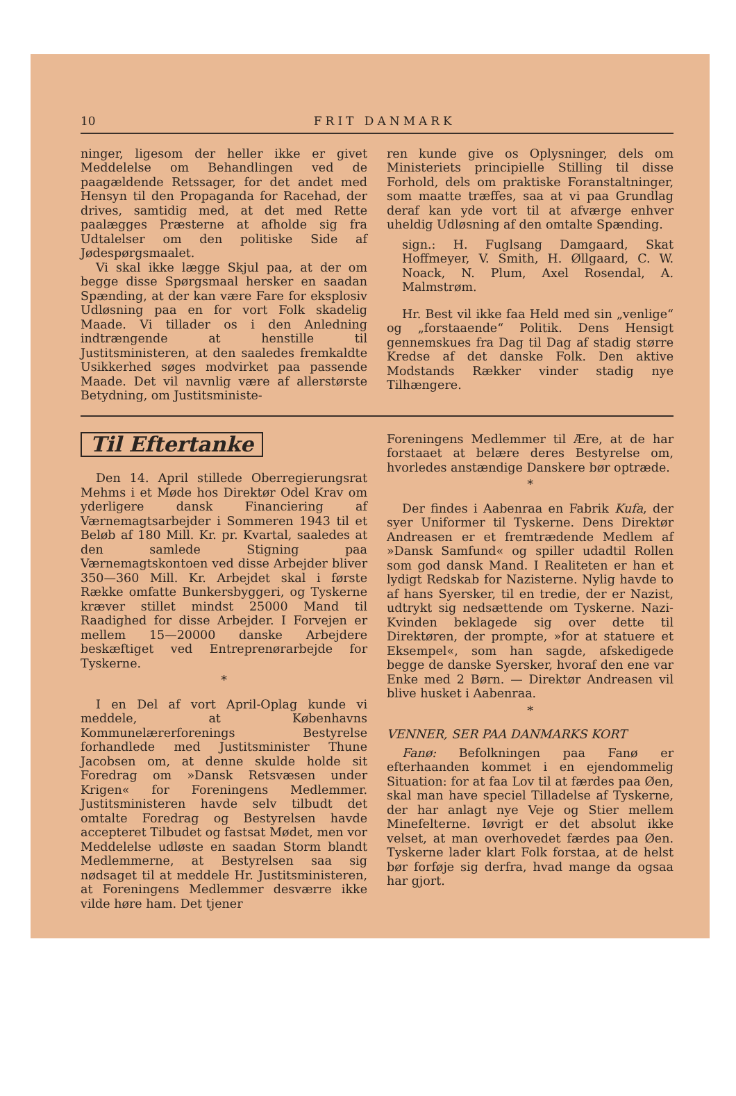10 FRIT DANMARK
ninger, ligesom der heller ikke er givet Meddelelse om Behandlingen ved de paagældende Retssager, for det andet med Hensyn til den Propaganda for Racehad, der drives, samtidig med, at det med Rette paalægges Præsterne at afholde sig fra Udtalelser om den politiske Side af Jødespørgsmaalet.
Vi skal ikke lægge Skjul paa, at der om begge disse Spørgsmaal hersker en saadan Spænding, at der kan være Fare for eksplosiv Udløsning paa en for vort Folk skadelig Maade. Vi tillader os i den Anledning indtrængende at henstille til Justitsministeren, at den saaledes fremkaldte Usikkerhed søges modvirket paa passende Maade. Det vil navnlig være af allerstørste Betydning, om Justitsministe-
ren kunde give os Oplysninger, dels om Ministeriets principielle Stilling til disse Forhold, dels om praktiske Foranstaltninger, som maatte træffes, saa at vi paa Grundlag deraf kan yde vort til at afværge enhver uheldig Udløsning af den omtalte Spænding.
sign.: H. Fuglsang Damgaard, Skat Hoffmeyer, V. Smith, H. Øllgaard, C. W. Noack, N. Plum, Axel Rosendal, A. Malmstrøm.
Hr. Best vil ikke faa Held med sin „venlige“ og „forstaaende“ Politik. Dens Hensigt gennemskues fra Dag til Dag af stadig større Kredse af det danske Folk. Den aktive Modstands Rækker vinder stadig nye Tilhængere.
Til Eftertanke
Den 14. April stillede Oberregierungsrat Mehms i et Møde hos Direktør Odel Krav om yderligere dansk Financiering af Værnemagtsarbejder i Sommeren 1943 til et Beløb af 180 Mill. Kr. pr. Kvartal, saaledes at den samlede Stigning paa Værnemagtskontoen ved disse Arbejder bliver 350—360 Mill. Kr. Arbejdet skal i første Række omfatte Bunkersbyggeri, og Tyskerne kræver stillet mindst 25000 Mand til Raadighed for disse Arbejder. I Forvejen er mellem 15—20000 danske Arbejdere beskæftiget ved Entreprenørarbejde for Tyskerne.
*
I en Del af vort April-Oplag kunde vi meddele, at Københavns Kommunelærerforenings Bestyrelse forhandlede med Justitsminister Thune Jacobsen om, at denne skulde holde sit Foredrag om »Dansk Retsvæsen under Krigen« for Foreningens Medlemmer. Justitsministeren havde selv tilbudt det omtalte Foredrag og Bestyrelsen havde accepteret Tilbudet og fastsat Mødet, men vor Meddelelse udløste en saadan Storm blandt Medlemmerne, at Bestyrelsen saa sig nødsaget til at meddele Hr. Justitsministeren, at Foreningens Medlemmer desværre ikke vilde høre ham. Det tjener
Foreningens Medlemmer til Ære, at de har forstaaet at belære deres Bestyrelse om, hvorledes anstændige Danskere bør optræde.
*
Der findes i Aabenraa en Fabrik Kufa, der syer Uniformer til Tyskerne. Dens Direktør Andreasen er et fremtrædende Medlem af »Dansk Samfund« og spiller udadtil Rollen som god dansk Mand. I Realiteten er han et lydigt Redskab for Nazisterne. Nylig havde to af hans Syersker, til en tredie, der er Nazist, udtrykt sig nedsættende om Tyskerne. Nazi-Kvinden beklagede sig over dette til Direktøren, der prompte, »for at statuere et Eksempel«, som han sagde, afskedigede begge de danske Syersker, hvoraf den ene var Enke med 2 Børn. — Direktør Andreasen vil blive husket i Aabenraa.
*
VENNER, SER PAA DANMARKS KORT
Fanø: Befolkningen paa Fanø er efterhaanden kommet i en ejendommelig Situation: for at faa Lov til at færdes paa Øen, skal man have speciel Tilladelse af Tyskerne, der har anlagt nye Veje og Stier mellem Minefelterne. Iøvrigt er det absolut ikke velset, at man overhovedet færdes paa Øen. Tyskerne lader klart Folk forstaa, at de helst bør forføje sig derfra, hvad mange da ogsaa har gjort.